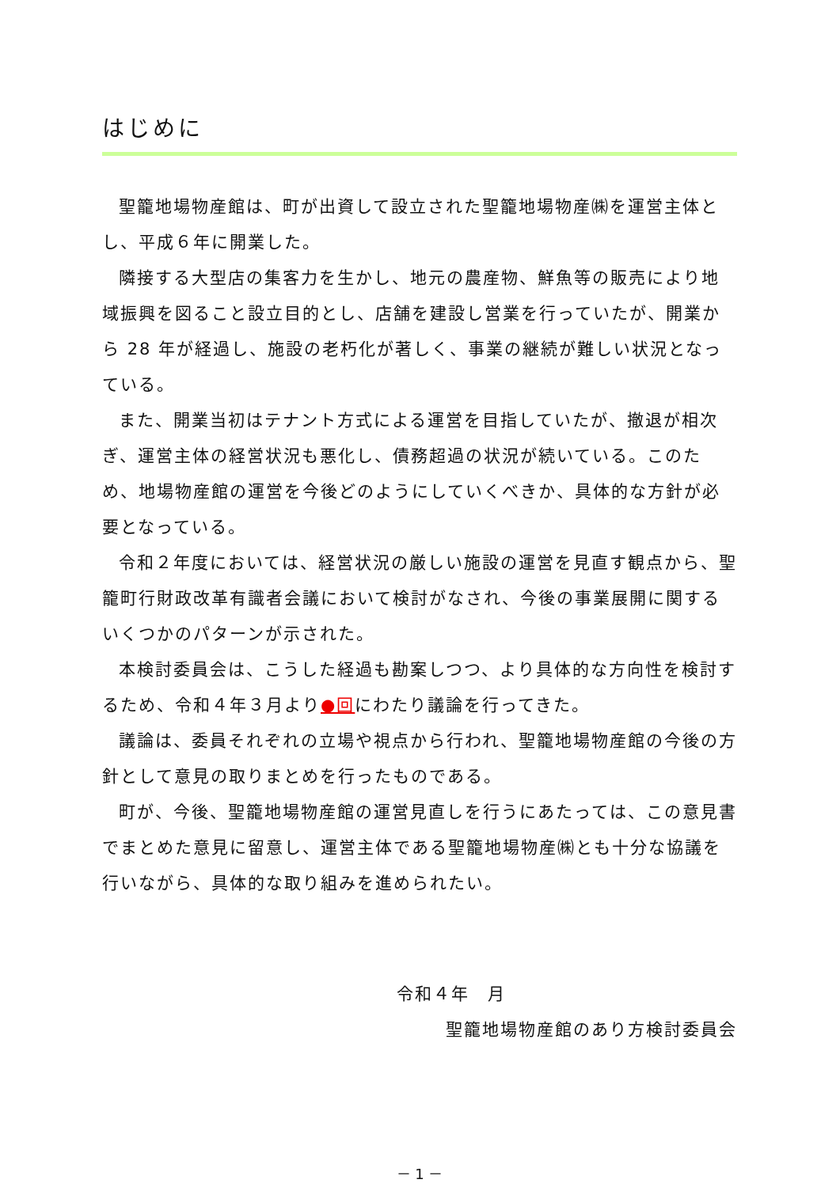はじめに
聖籠地場物産館は、町が出資して設立された聖籠地場物産㈱を運営主体とし、平成６年に開業した。
隣接する大型店の集客力を生かし、地元の農産物、鮮魚等の販売により地域振興を図ること設立目的とし、店舗を建設し営業を行っていたが、開業から 28 年が経過し、施設の老朽化が著しく、事業の継続が難しい状況となっている。
また、開業当初はテナント方式による運営を目指していたが、撤退が相次ぎ、運営主体の経営状況も悪化し、債務超過の状況が続いている。このため、地場物産館の運営を今後どのようにしていくべきか、具体的な方針が必要となっている。
令和２年度においては、経営状況の厳しい施設の運営を見直す観点から、聖籠町行財政改革有識者会議において検討がなされ、今後の事業展開に関するいくつかのパターンが示された。
本検討委員会は、こうした経過も勘案しつつ、より具体的な方向性を検討するため、令和４年３月より●回にわたり議論を行ってきた。
議論は、委員それぞれの立場や視点から行われ、聖籠地場物産館の今後の方針として意見の取りまとめを行ったものである。
町が、今後、聖籠地場物産館の運営見直しを行うにあたっては、この意見書でまとめた意見に留意し、運営主体である聖籠地場物産㈱とも十分な協議を行いながら、具体的な取り組みを進められたい。
令和４年　月
聖籠地場物産館のあり方検討委員会
－ 1 －